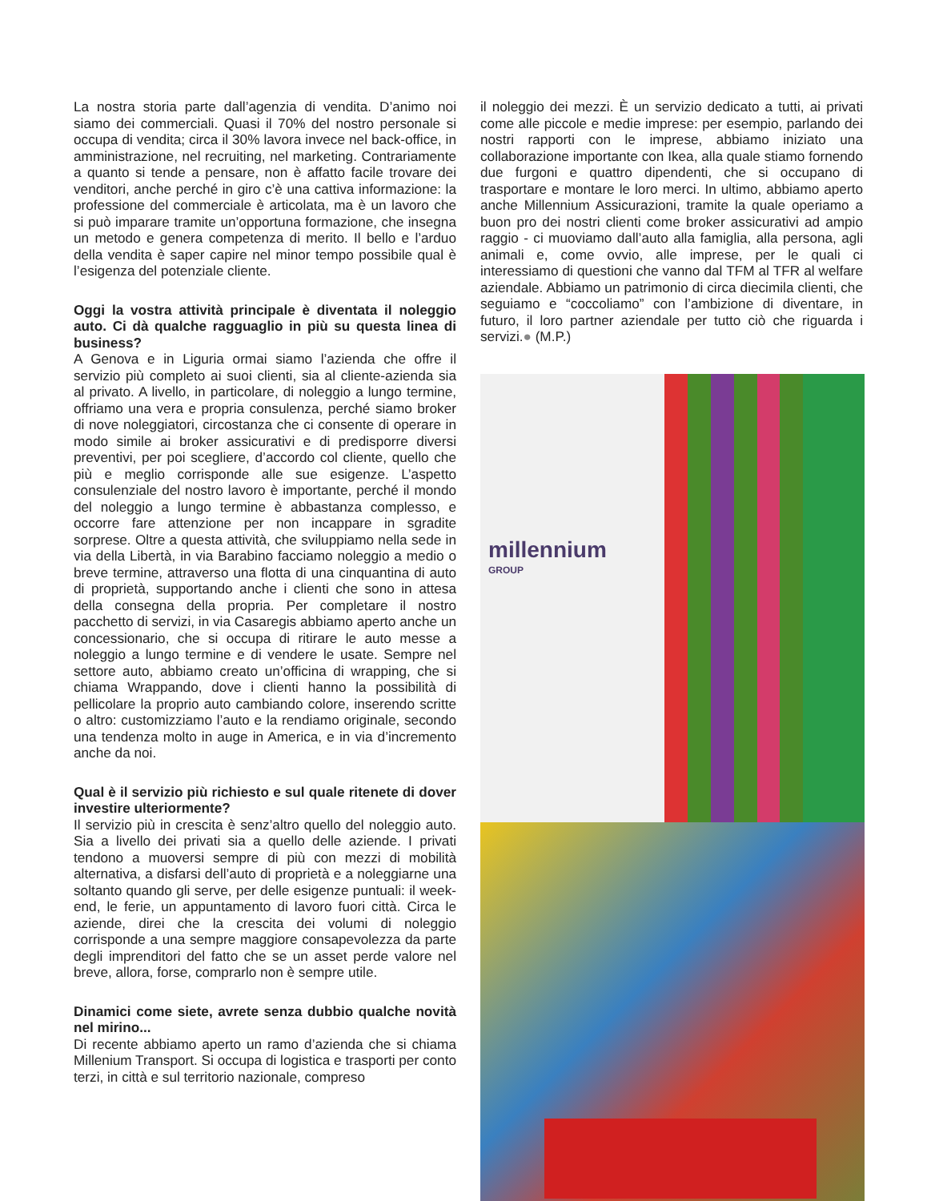La nostra storia parte dall’agenzia di vendita. D’animo noi siamo dei commerciali. Quasi il 70% del nostro personale si occupa di vendita; circa il 30% lavora invece nel back-office, in amministrazione, nel recruiting, nel marketing. Contrariamente a quanto si tende a pensare, non è affatto facile trovare dei venditori, anche perché in giro c’è una cattiva informazione: la professione del commerciale è articolata, ma è un lavoro che si può imparare tramite un’opportuna formazione, che insegna un metodo e genera competenza di merito. Il bello e l’arduo della vendita è saper capire nel minor tempo possibile qual è l’esigenza del potenziale cliente.
Oggi la vostra attività principale è diventata il noleggio auto. Ci dà qualche ragguaglio in più su questa linea di business?
A Genova e in Liguria ormai siamo l’azienda che offre il servizio più completo ai suoi clienti, sia al cliente-azienda sia al privato. A livello, in particolare, di noleggio a lungo termine, offriamo una vera e propria consulenza, perché siamo broker di nove noleggiatori, circostanza che ci consente di operare in modo simile ai broker assicurativi e di predisporre diversi preventivi, per poi scegliere, d’accordo col cliente, quello che più e meglio corrisponde alle sue esigenze. L’aspetto consulenziale del nostro lavoro è importante, perché il mondo del noleggio a lungo termine è abbastanza complesso, e occorre fare attenzione per non incappare in sgradite sorprese. Oltre a questa attività, che sviluppiamo nella sede in via della Libertà, in via Barabino facciamo noleggio a medio o breve termine, attraverso una flotta di una cinquantina di auto di proprietà, supportando anche i clienti che sono in attesa della consegna della propria. Per completare il nostro pacchetto di servizi, in via Casaregis abbiamo aperto anche un concessionario, che si occupa di ritirare le auto messe a noleggio a lungo termine e di vendere le usate. Sempre nel settore auto, abbiamo creato un’officina di wrapping, che si chiama Wrappando, dove i clienti hanno la possibilità di pellicolare la proprio auto cambiando colore, inserendo scritte o altro: customizziamo l’auto e la rendiamo originale, secondo una tendenza molto in auge in America, e in via d’incremento anche da noi.
Qual è il servizio più richiesto e sul quale ritenete di dover investire ulteriormente?
Il servizio più in crescita è senz’altro quello del noleggio auto. Sia a livello dei privati sia a quello delle aziende. I privati tendono a muoversi sempre di più con mezzi di mobilità alternativa, a disfarsi dell’auto di proprietà e a noleggiarne una soltanto quando gli serve, per delle esigenze puntuali: il week-end, le ferie, un appuntamento di lavoro fuori città. Circa le aziende, direi che la crescita dei volumi di noleggio corrisponde a una sempre maggiore consapevolezza da parte degli imprenditori del fatto che se un asset perde valore nel breve, allora, forse, comprarlo non è sempre utile.
Dinamici come siete, avrete senza dubbio qualche novità nel mirino...
Di recente abbiamo aperto un ramo d’azienda che si chiama Millenium Transport. Si occupa di logistica e trasporti per conto terzi, in città e sul territorio nazionale, compreso
il noleggio dei mezzi. È un servizio dedicato a tutti, ai privati come alle piccole e medie imprese: per esempio, parlando dei nostri rapporti con le imprese, abbiamo iniziato una collaborazione importante con Ikea, alla quale stiamo fornendo due furgoni e quattro dipendenti, che si occupano di trasportare e montare le loro merci. In ultimo, abbiamo aperto anche Millennium Assicurazioni, tramite la quale operiamo a buon pro dei nostri clienti come broker assicurativi ad ampio raggio - ci muoviamo dall’auto alla famiglia, alla persona, agli animali e, come ovvio, alle imprese, per le quali ci interessiamo di questioni che vanno dal TFM al TFR al welfare aziendale. Abbiamo un patrimonio di circa diecimila clienti, che seguiamo e “coccoliamo” con l’ambizione di diventare, in futuro, il loro partner aziendale per tutto ciò che riguarda i servizi.● (M.P.)
millennium
GROUP